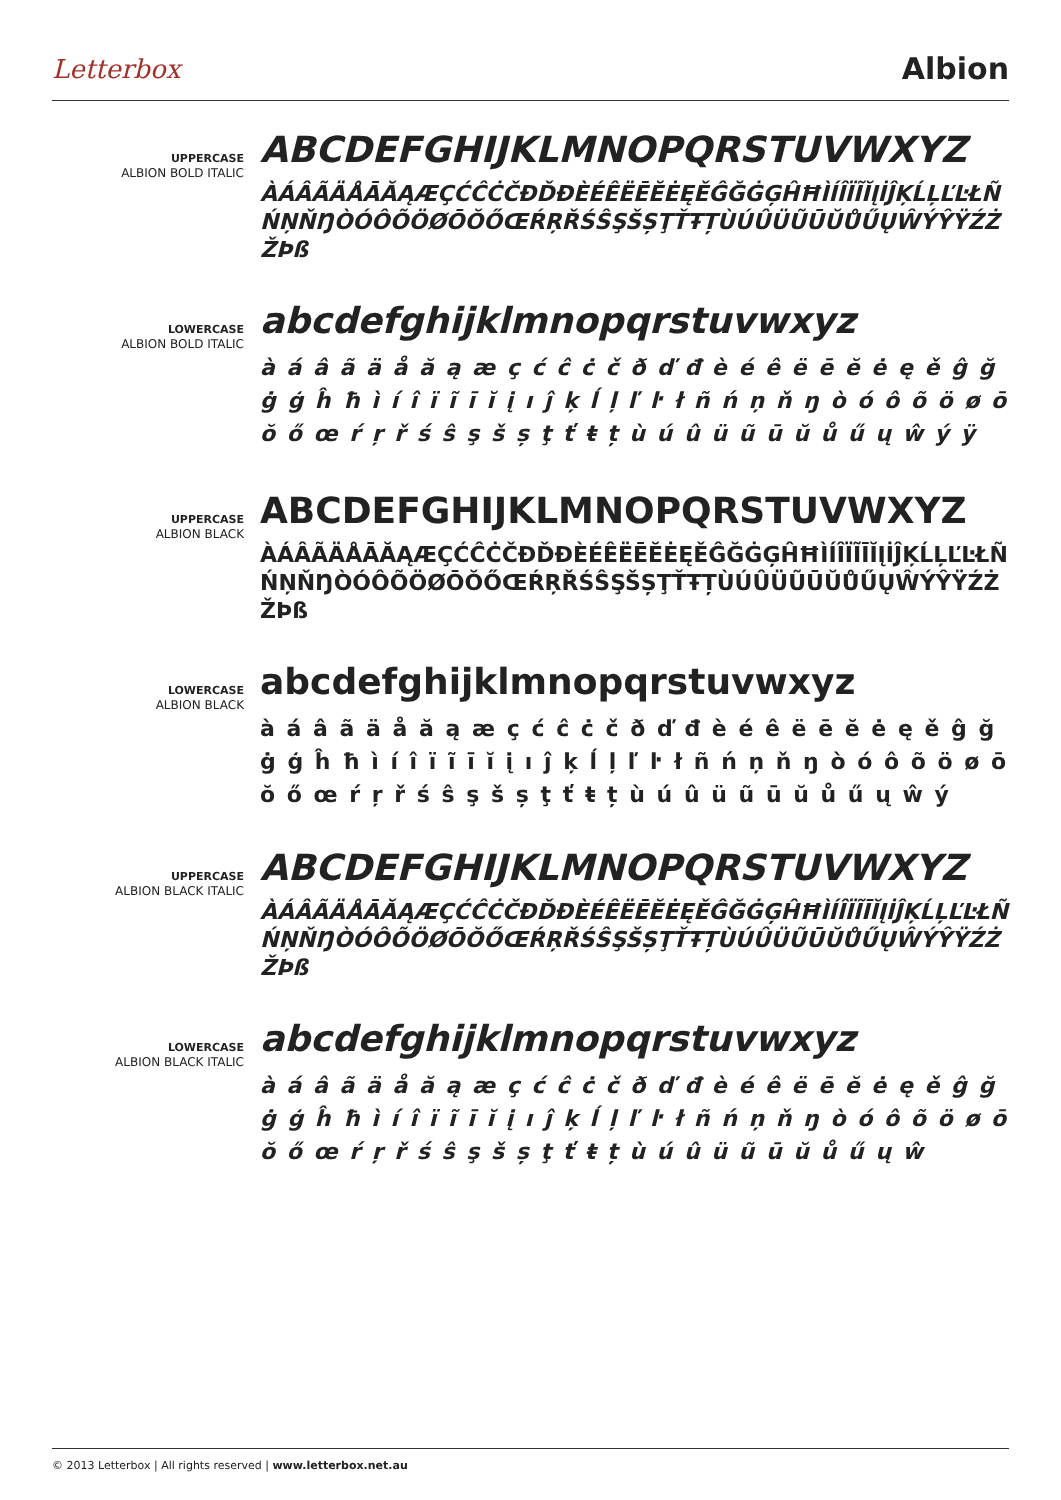Letterbox
Albion
UPPERCASE
ALBION BOLD ITALIC
ABCDEFGHIJKLMNOPQRSTUVWXYZ
ÀÁÂÃÄÅĀĂĄÆÇĆĈĊČĐĎĐÈÉÊËĒĔĖĘĚĜĞĠĢĤĦÌÍÎÏĨĬĮİĴĶĹĻĽĿŁÑŃŅŇŊÒÓÔÕÖØŌŎŐŒŔŖŘŚŜŞŠȘŢŤŦȚÙÚÛÜŨŪŬŮŰŲŴÝŶŸŹŻŽÞß
LOWERCASE
ALBION BOLD ITALIC
abcdefghijklmnopqrstuvwxyz
à á â ã ä å ă ą æ ç ć ĉ ċ č ð ď đ è é ê ë ē ĕ ė ę ě ĝ ğ ġ ģ ĥ ħ ì í î ï ĩ ī ĭ į ı ĵ ķ ĺ ļ ľ ŀ ł ñ ń ņ ň ŋ ò ó ô õ ö ø ō ŏ ő œ ŕ ŗ ř ś ŝ ş š ș ţ ť ŧ ț ù ú û ü ũ ū ŭ ů ű ų ŵ ý ÿ
UPPERCASE
ALBION BLACK
ABCDEFGHIJKLMNOPQRSTUVWXYZ
ÀÁÂÃÄÅĀĂĄÆÇĆĈĊČĐĎĐÈÉÊËĒĔĖĘĚĜĞĠĢĤĦÌÍÎÏĨĪĬĮİĴĶĹĻĽĿŁÑŃŅŇŊÒÓÔÕÖØŌŎŐŒŔŖŘŚŜŞŠȘŢŤŦȚÙÚÛÜŨŪŬŮŰŲŴÝŶŸŹŻŽÞß
LOWERCASE
ALBION BLACK
abcdefghijklmnopqrstuvwxyz
à á â ã ä å ă ą æ ç ć ĉ ċ č ð ď đ è é ê ë ē ĕ ė ę ě ĝ ğ ġ ģ ĥ ħ ì í î ï ĩ ī ĭ į ı ĵ ķ ĺ ļ ľ ŀ ł ñ ń ņ ň ŋ ò ó ô õ ö ø ō ŏ ő œ ŕ ŗ ř ś ŝ ş š ș ţ ť ŧ ț ù ú û ü ũ ū ŭ ů ű ų ŵ ý
UPPERCASE
ALBION BLACK ITALIC
ABCDEFGHIJKLMNOPQRSTUVWXYZ
ÀÁÂÃÄÅĀĂĄÆÇĆĈĊČĐĎĐÈÉÊËĒĔĖĘĚĜĞĠĢĤĦÌÍÎÏĨĪĬĮİĴĶĹĻĽĿŁÑŃŅŇŊÒÓÔÕÖØŌŎŐŒŔŖŘŚŜŞŠȘŢŤŦȚÙÚÛÜŨŪŬŮŰŲŴÝŶŸŹŻŽÞß
LOWERCASE
ALBION BLACK ITALIC
abcdefghijklmnopqrstuvwxyz
à á â ã ä å ă ą æ ç ć ĉ ċ č ð ď đ è é ê ë ē ĕ ė ę ě ĝ ğ ġ ģ ĥ ħ ì í î ï ĩ ī ĭ į ı ĵ ķ ĺ ļ ľ ŀ ł ñ ń ņ ň ŋ ò ó ô õ ö ø ō ŏ ő œ ŕ ŗ ř ś ŝ ş š ș ţ ť ŧ ț ù ú û ü ũ ū ŭ ů ű ų ŵ
© 2013 Letterbox | All rights reserved | www.letterbox.net.au